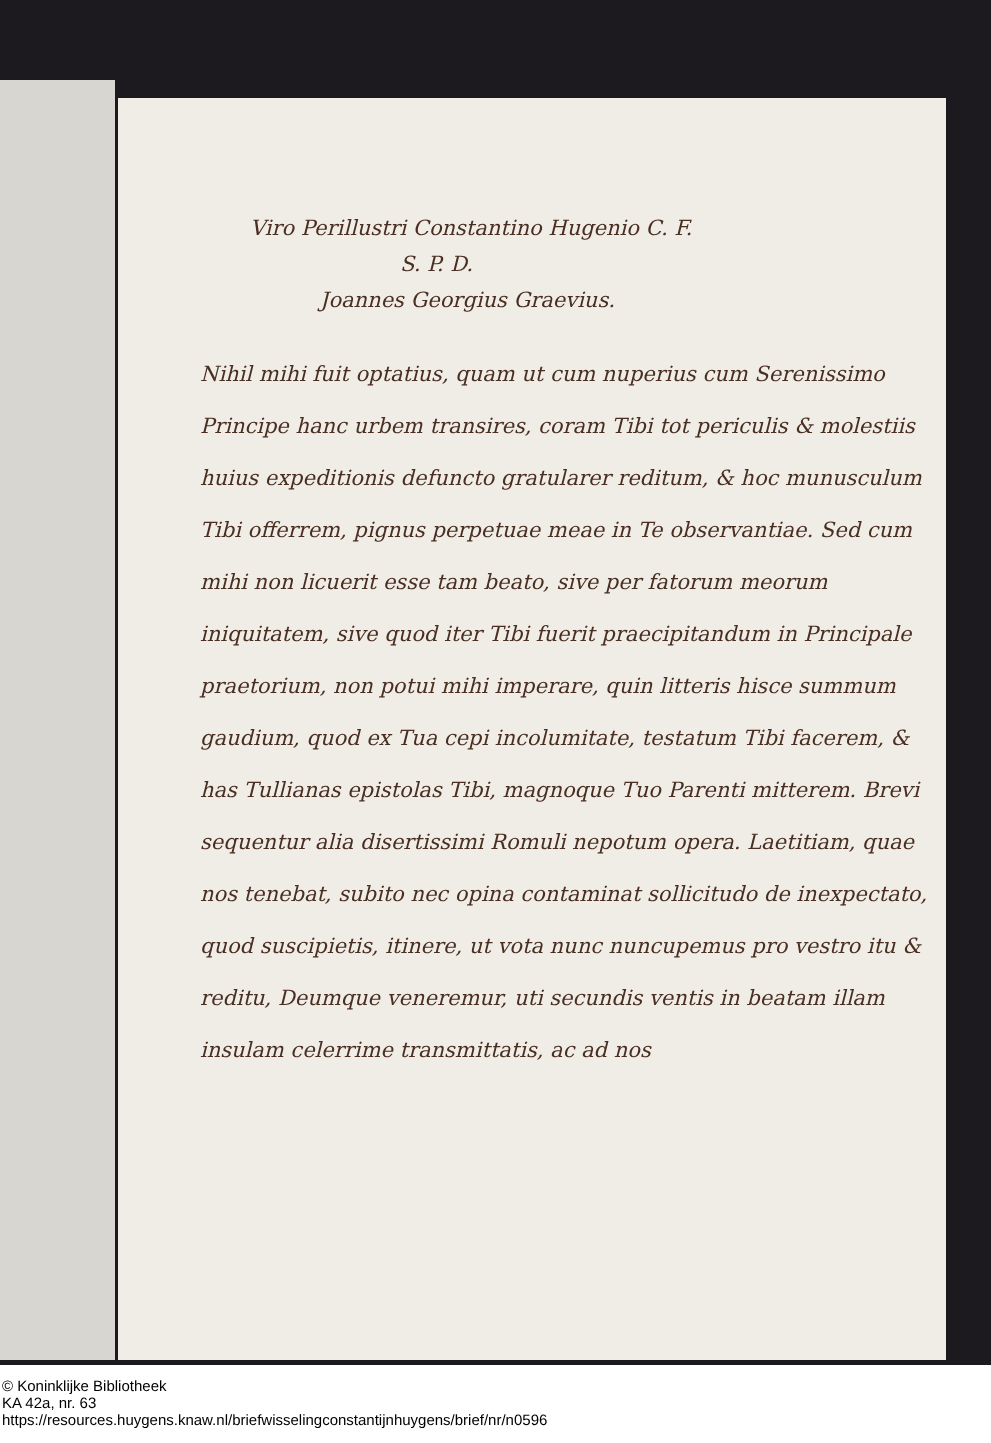Viro Perillustri Constantino Hugenio C. F.
S. P. D.
Joannes Georgius Graevius.
Nihil mihi fuit optatius, quam ut cum nuperius cum Serenissimo Principe hanc urbem transires, coram Tibi tot periculis & molestiis huius expeditionis defuncto gratularer reditum, & hoc munusculum Tibi offerrem, pignus perpetuae meae in Te observantiae. Sed cum mihi non licuerit esse tam beato, sive per fatorum meorum iniquitatem, sive quod iter Tibi fuerit praecipitandum in Principale praetorium, non potui mihi imperare, quin litteris hisce summum gaudium, quod ex Tua cepi incolumitate, testatum Tibi facerem, & has Tullianas epistolas Tibi, magnoque Tuo Parenti mitterem. Brevi sequentur alia disertissimi Romuli nepotum opera. Laetitiam, quae nos tenebat, subito nec opina contaminat sollicitudo de inexpectato, quod suscipietis, itinere, ut vota nunc nuncupemus pro vestro itu & reditu, Deumque veneremur, uti secundis ventis in beatam illam insulam celerrime transmittatis, ac ad nos
© Koninklijke Bibliotheek
KA 42a, nr. 63
https://resources.huygens.knaw.nl/briefwisselingconstantijnhuygens/brief/nr/n0596